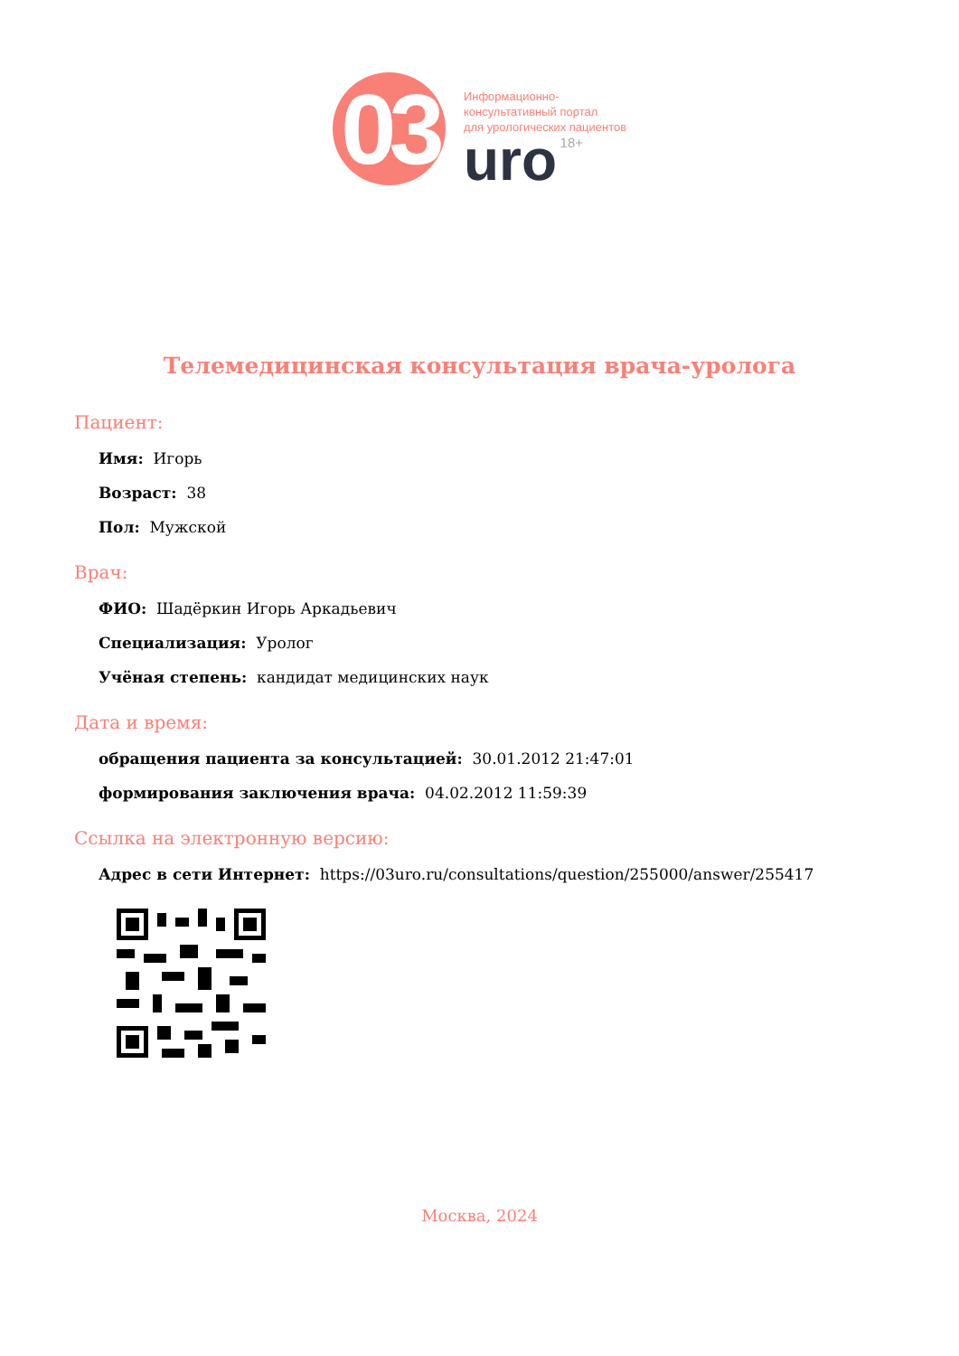03
Информационно-
консультативный портал
для урологических пациентов
uro 18+
Телемедицинская консультация врача-уролога
Пациент:
Имя: Игорь
Возраст: 38
Пол: Мужской
Врач:
ФИО: Шадёркин Игорь Аркадьевич
Специализация: Уролог
Учёная степень: кандидат медицинских наук
Дата и время:
обращения пациента за консультацией: 30.01.2012 21:47:01
формирования заключения врача: 04.02.2012 11:59:39
Ссылка на электронную версию:
Адрес в сети Интернет: https://03uro.ru/consultations/question/255000/answer/255417
Москва, 2024